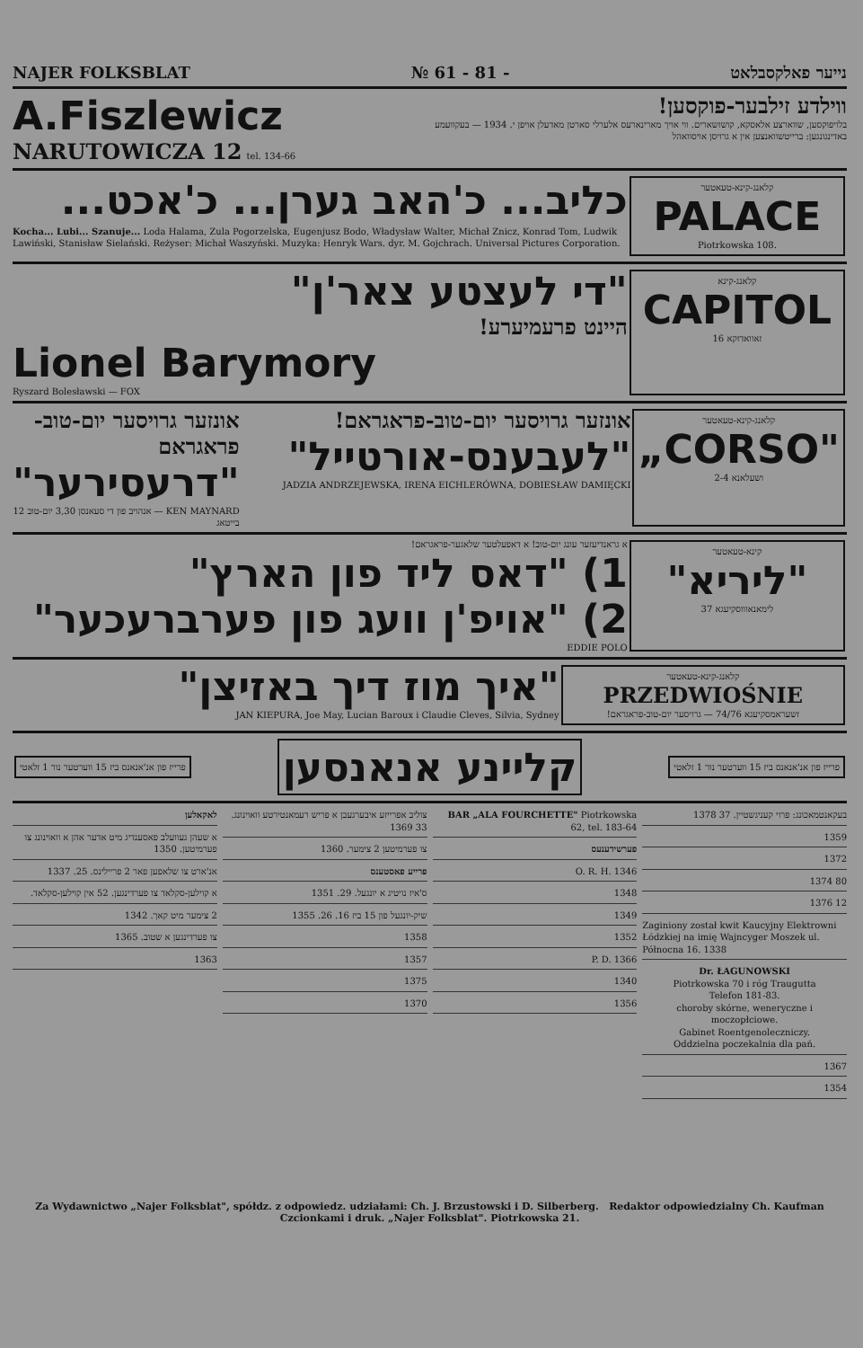NAJER FOLKSBLAT № 61 - 81 - נייער פאלקסבלאט
A.Fiszlewicz NARUTOWICZA 12 tel. 134-66
ווילדע זילבער-פוקסען!
בלויפוקסען, שווארצע אלאסקא, קושזשארים. ווי אויך מארינארעס אלערלי סארטן מאדעלן אויפן י. 1934 — בעקוועמע באדינגונגען: ברייטשוואנצען אין א גרויסן אויסוואהל
כליב... כ'האב גערן... כ'אכט...
Kocha... Lubi... Szanuje... Loda Halama, Zula Pogorzelska, Eugenjusz Bodo, Władysław Walter, Michał Znicz, Konrad Tom, Ludwik Lawiński, Stanisław Sielański. Reżyser: Michał Waszyński. Muzyka: Henryk Wars. dyr. M. Gojchrach. Universal Pictures Corporation.
קלאנג-קינא-טעאטער
PALACE
Piotrkowska 108.
"די לעצטע צאר'ן"
היינט פרעמיערע!
Lionel Barymory
Ryszard Bolesławski — FOX
קלאנג-קינא
CAPITOL
זאוואדזקא 16
אונזער גרויסער יום-טוב-פראגראם
"דרעסירער"
KEN MAYNARD — אנהויב פון די סעאנסן 3,30 יום-טוב 12 בייטאג
אונזער גרויסער יום-טוב-פראגראם!
"לעבענס-אורטייל"
JADZIA ANDRZEJEWSKA, IRENA EICHLERÓWNA, DOBIESŁAW DAMIĘCKI
קלאנג-קינא-טעאטער
„CORSO"
ושעלאנא 2-4
א גראנדיעזער עונג יום-טוב! א דאפעלטער שלאגער-פראגראם!
1) "דאס ליד פון הארץ"
2) "אויפ'ן וועג פון פערברעכער"
EDDIE POLO
קינא-טעאטער
"ליריא"
לימאנאוווסקיעגא 37
"איך מוז דיך באזיצן"
JAN KIEPURA, Joe May, Lucian Baroux i Claudie Cleves, Silvia, Sydney
קלאנג-קינא-טעאטער
PRZEDWIOŚNIE
זשעראמסקיעגא 74/76 — גרויסער יום-טוב-פראגראם!
פרייז פון אנ'אנאנס ביז 15 ווערטער נור 1 זלאטי
קליינע אנאנסען
פרייז פון אנ'אנאנס ביז 15 ווערטער נור 1 זלאטי
לאקאלען
א שעהן געוועלב פאסענדיג מיט אדער אהן א וואוינונג צו פערמיטען. 1350
אנ'ארט צו שלאפען פאר 2 פריילינס. 25. 1337
א קוילען-סקלאד צו פערדינגען. 52 אין קוילען-סקלאד.
2 צימער מיט קאך. 1342
צו פערדינגען א שטוב. 1365
1363
צוליב אפרייזע איבערגעבן א פריש רעמאנטירטע וואוינונג. 33 1369
צו פערמיטען 2 צימער. 1360
פרייע פאסטענס
ס'איז נויטיג א יונגעל. 29. 1351
שיק-יונגעל פון 15 ביז 16. 26. 1355
1358
1357
1375
1370
BAR „ALA FOURCHETTE" Piotrkowska 62, tel. 183-64
פערשידענעס
O. R. H. 1346
1348
1349
1352
P. D. 1366
1340
1356
בעקאנטמאכונג: פרוי קעניגשטיין. 37 1378
1359
1372
80 1374
12 1376
Zaginiony został kwit Kaucyjny Elektrowni Łódzkiej na imię Wajncyger Moszek ul. Północna 16. 1338
Dr. ŁAGUNOWSKI
Piotrkowska 70 i róg Traugutta
Telefon 181-83.
choroby skórne, weneryczne i moczopłciowe.
Gabinet Roentgenoleczniczy.
Oddzielna poczekalnia dla pań.
1367
1354
Za Wydawnictwo „Najer Folksblat", spółdz. z odpowiedz. udziałami: Ch. J. Brzustowski i D. Silberberg. Redaktor odpowiedzialny Ch. Kaufman
Czcionkami i druk. „Najer Folksblat". Piotrkowska 21.